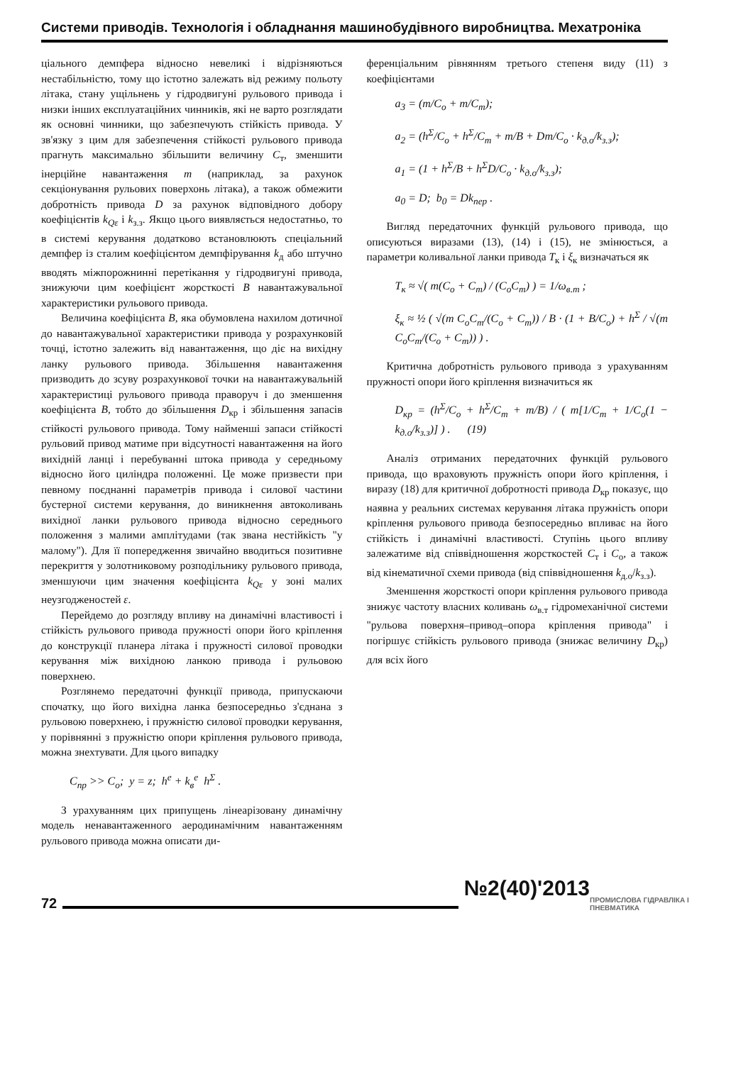Системи приводів. Технологія і обладнання машинобудівного виробництва. Мехатроніка
ціального демпфера відносно невеликі і відрізняються нестабільністю, тому що істотно залежать від режиму польоту літака, стану ущільнень у гідродвигуні рульового привода і низки інших експлуатаційних чинників, які не варто розглядати як основні чинники, що забезпечують стійкість привода. У зв'язку з цим для забезпечення стійкості рульового привода прагнуть максимально збільшити величину C<sub>т</sub>, зменшити інерційне навантаження m (наприклад, за рахунок секціонування рульових поверхонь літака), а також обмежити добротність привода D за рахунок відповідного добору коефіцієнтів k<sub>Qε</sub> і k<sub>з.з</sub>. Якщо цього виявляється недостатньо, то в системі керування додатково встановлюють спеціальний демпфер із сталим коефіцієнтом демпфірування k<sub>д</sub> або штучно вводять міжпорожнинні перетікання у гідродвигуні привода, знижуючи цим коефіцієнт жорсткості B навантажувальної характеристики рульового привода.
Величина коефіцієнта B, яка обумовлена нахилом дотичної до навантажувальної характеристики привода у розрахунковій точці, істотно залежить від навантаження, що діє на вихідну ланку рульового привода. Збільшення навантаження призводить до зсуву розрахункової точки на навантажувальній характеристиці рульового привода праворуч і до зменшення коефіцієнта B, тобто до збільшення D<sub>кр</sub> і збільшення запасів стійкості рульового привода. Тому найменші запаси стійкості рульовий привод матиме при відсутності навантаження на його вихідній ланці і перебуванні штока привода у середньому відносно його циліндра положенні. Це може призвести при певному поєднанні параметрів привода і силової частини бустерної системи керування, до виникнення автоколивань вихідної ланки рульового привода відносно середнього положення з малими амплітудами (так звана нестійкість "у малому"). Для її попередження звичайно вводиться позитивне перекриття у золотниковому розподільнику рульового привода, зменшуючи цим значення коефіцієнта k<sub>Qε</sub> у зоні малих неузгодженостей ε.
Перейдемо до розгляду впливу на динамічні властивості і стійкість рульового привода пружності опори його кріплення до конструкції планера літака і пружності силової проводки керування між вихідною ланкою привода і рульовою поверхнею.
Розглянемо передаточні функції привода, припускаючи спочатку, що його вихідна ланка безпосередньо з'єднана з рульовою поверхнею, і пружністю силової проводки керування, у порівнянні з пружністю опори кріплення рульового привода, можна знехтувати. Для цього випадку
C<sub>пр</sub> >> C<sub>о</sub>; y = z; h<sup>e</sup> + k<sub>в</sub><sup>e</sup> h<sup>Σ</sup> .
З урахуванням цих припущень лінеарізовану динамічну модель ненавантаженного аеродинамічним навантаженням рульового привода можна описати ди-
ференціальним рівнянням третього степеня виду (11) з коефіцієнтами
a<sub>3</sub> = (m/C<sub>о</sub> + m/C<sub>т</sub>);
a<sub>2</sub> = (h<sup>Σ</sup>/C<sub>о</sub> + h<sup>Σ</sup>/C<sub>т</sub> + m/B + Dm/C<sub>о</sub> · k<sub>д.о</sub>/k<sub>з.з</sub>);
a<sub>1</sub> = (1 + h<sup>Σ</sup>/B + h<sup>Σ</sup>D/C<sub>о</sub> · k<sub>д.о</sub>/k<sub>з.з</sub>);
a<sub>0</sub> = D; b<sub>0</sub> = Dk<sub>пер</sub> .
Вигляд передаточних функцій рульового привода, що описуються виразами (13), (14) і (15), не змінюється, а параметри коливальної ланки привода T<sub>к</sub> і ξ<sub>к</sub> визначаться як
T<sub>к</sub> ≈ √( m(C<sub>о</sub> + C<sub>т</sub>) / (C<sub>о</sub>C<sub>т</sub>) ) = 1/ω<sub>в.т</sub> ;
ξ<sub>к</sub> ≈ ½ ( √(m C<sub>о</sub>C<sub>т</sub>/(C<sub>о</sub> + C<sub>т</sub>)) / B · (1 + B/C<sub>о</sub>) + h<sup>Σ</sup> / √(m C<sub>о</sub>C<sub>т</sub>/(C<sub>о</sub> + C<sub>т</sub>)) ) .
Критична добротність рульового привода з урахуванням пружності опори його кріплення визначиться як
D<sub>кр</sub> = (h<sup>Σ</sup>/C<sub>о</sub> + h<sup>Σ</sup>/C<sub>т</sub> + m/B) / ( m[1/C<sub>т</sub> + 1/C<sub>о</sub>(1 − k<sub>д.о</sub>/k<sub>з.з</sub>)] ) . (19)
Аналіз отриманих передаточних функцій рульового привода, що враховують пружність опори його кріплення, і виразу (18) для критичної добротності привода D<sub>кр</sub> показує, що наявна у реальних системах керування літака пружність опори кріплення рульового привода безпосередньо впливає на його стійкість і динамічні властивості. Ступінь цього впливу залежатиме від співвідношення жорсткостей C<sub>т</sub> і C<sub>о</sub>, а також від кінематичної схеми привода (від співвідношення k<sub>д.о</sub>/k<sub>з.з</sub>).
Зменшення жорсткості опори кріплення рульового привода знижує частоту власних коливань ω<sub>в.т</sub> гідромеханічної системи "рульова поверхня–привод–опора кріплення привода" і погіршує стійкість рульового привода (знижає величину D<sub>кр</sub>) для всіх його
72
№2(40)'2013
ПРОМИСЛОВА ГІДРАВЛІКА І ПНЕВМАТИКА